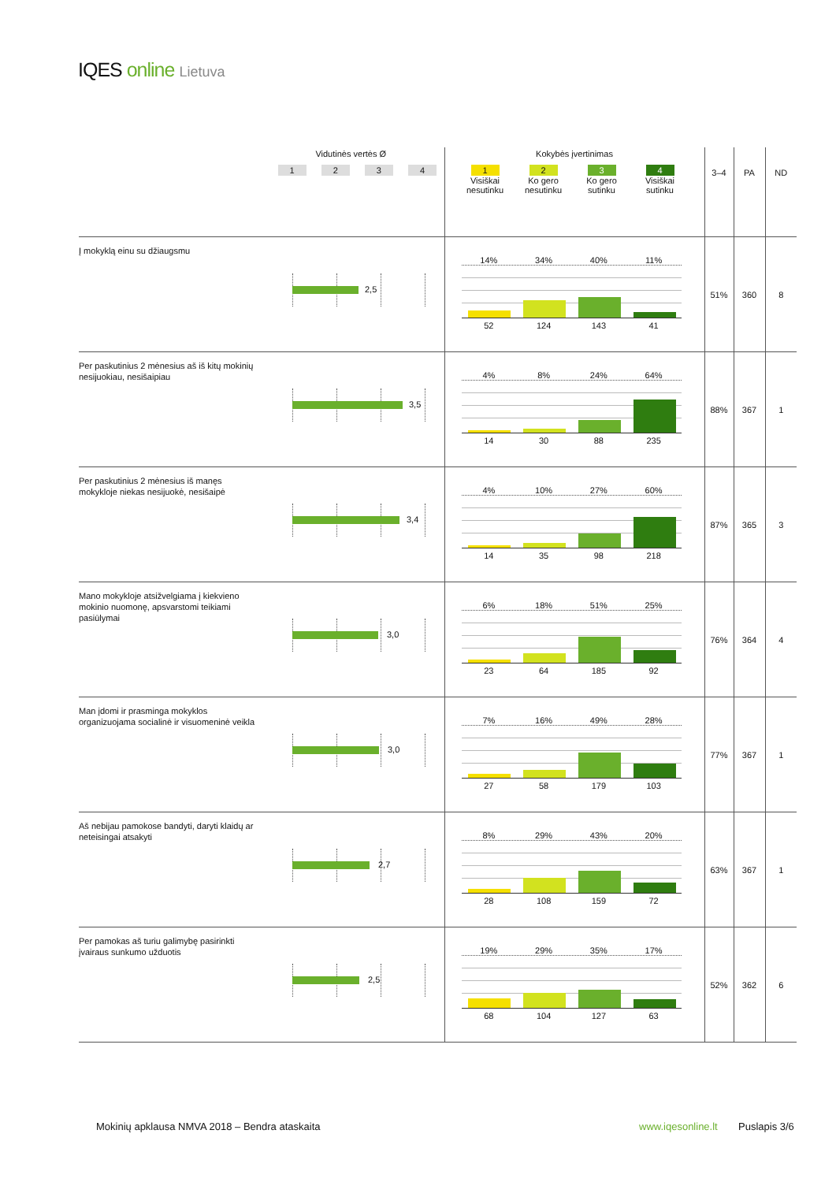IQES online Lietuva
| | Vidutinės vertės Ø 1 2 3 4 | Kokybės įvertinimas 1 Visiškai nesutinku 2 Ko gero nesutinku 3 Ko gero sutinku 4 Visiškai sutinku | 3–4 | PA | ND |
| Į mokyklą einu su džiaugsmu | 2,5 | 14% 34% 40% 11% 52 124 143 41 | 51% | 360 | 8 |
| Per paskutinius 2 mėnesius aš iš kitų mokinių nesijuokiau, nesišaipiau | 3,5 | 4% 8% 24% 64% 14 30 88 235 | 88% | 367 | 1 |
| Per paskutinius 2 mėnesius iš manęs mokykloje niekas nesijuokė, nesišaipė | 3,4 | 4% 10% 27% 60% 14 35 98 218 | 87% | 365 | 3 |
| Mano mokykloje atsižvelgiama į kiekvieno mokinio nuomonę, apsvarstomi teikiami pasiūlymai | 3,0 | 6% 18% 51% 25% 23 64 185 92 | 76% | 364 | 4 |
| Man įdomi ir prasminga mokyklos organizuojama socialinė ir visuomeninė veikla | 3,0 | 7% 16% 49% 28% 27 58 179 103 | 77% | 367 | 1 |
| Aš nebijau pamokose bandyti, daryti klaidų ar neteisingai atsakyti | 2,7 | 8% 29% 43% 20% 28 108 159 72 | 63% | 367 | 1 |
| Per pamokas aš turiu galimybę pasirinkti įvairaus sunkumo užduotis | 2,5 | 19% 29% 35% 17% 68 104 127 63 | 52% | 362 | 6 |
Mokinių apklausa NMVA 2018 – Bendra ataskaita
www.iqesonline.lt Puslapis 3/6